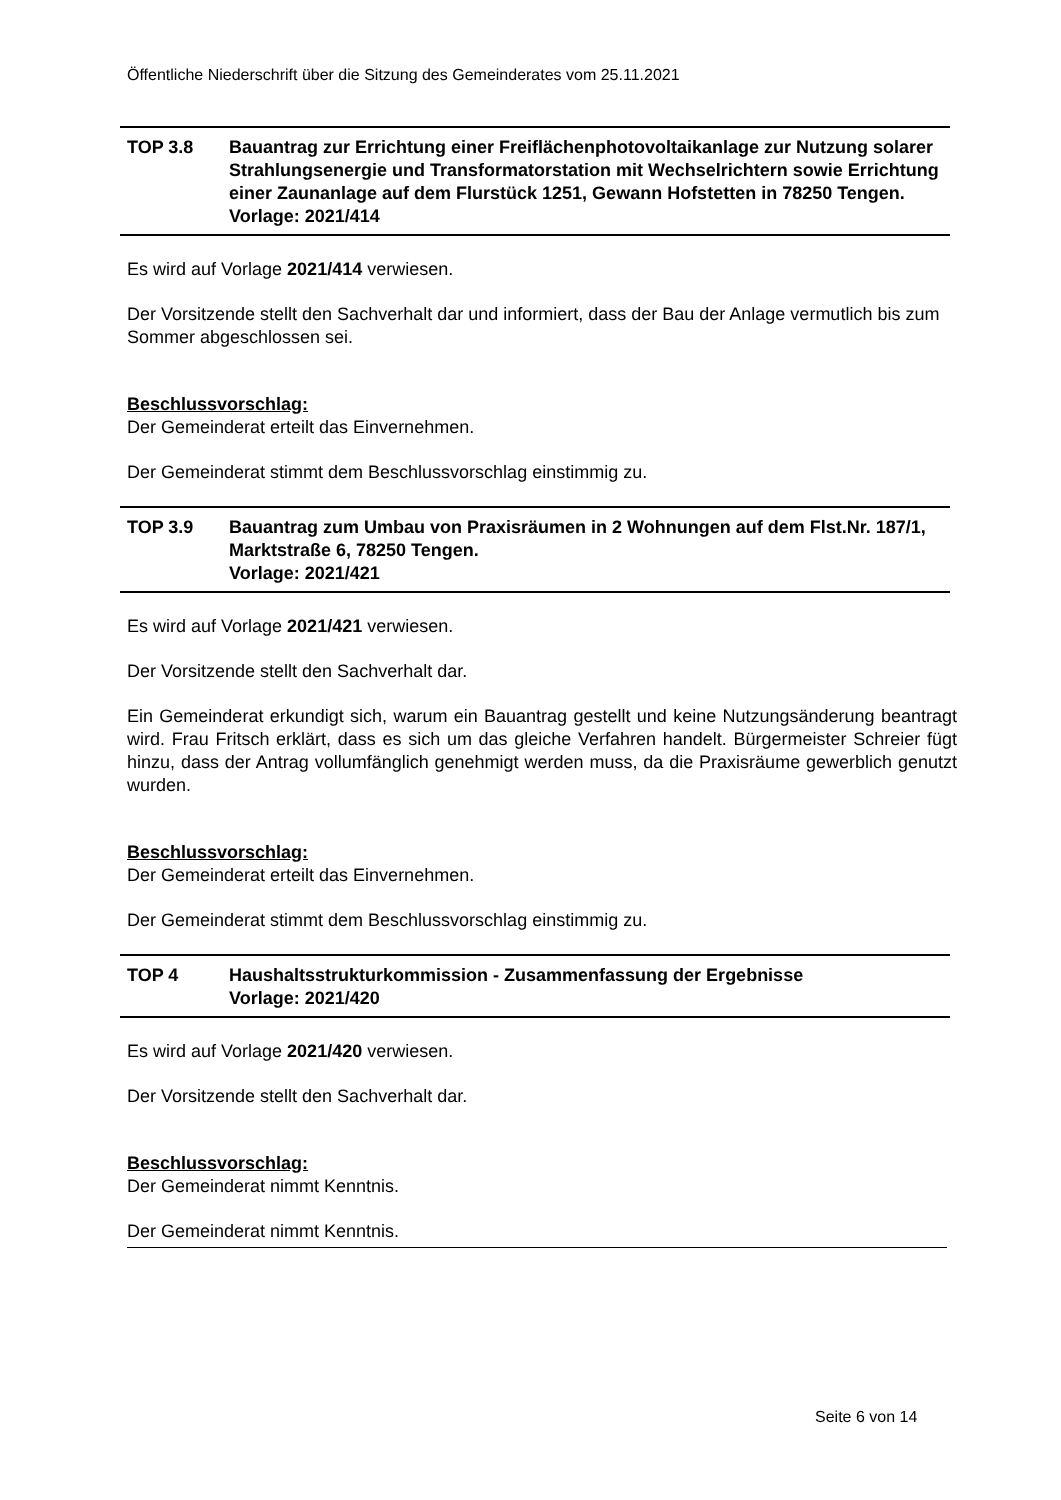Öffentliche Niederschrift über die Sitzung des Gemeinderates vom 25.11.2021
TOP 3.8 Bauantrag zur Errichtung einer Freiflächenphotovoltaikanlage zur Nutzung solarer Strahlungsenergie und Transformatorstation mit Wechselrichtern sowie Errichtung einer Zaunanlage auf dem Flurstück 1251, Gewann Hofstetten in 78250 Tengen.
Vorlage: 2021/414
Es wird auf Vorlage 2021/414 verwiesen.
Der Vorsitzende stellt den Sachverhalt dar und informiert, dass der Bau der Anlage vermutlich bis zum Sommer abgeschlossen sei.
Beschlussvorschlag:
Der Gemeinderat erteilt das Einvernehmen.
Der Gemeinderat stimmt dem Beschlussvorschlag einstimmig zu.
TOP 3.9 Bauantrag zum Umbau von Praxisräumen in 2 Wohnungen auf dem Flst.Nr. 187/1, Marktstraße 6, 78250 Tengen.
Vorlage: 2021/421
Es wird auf Vorlage 2021/421 verwiesen.
Der Vorsitzende stellt den Sachverhalt dar.
Ein Gemeinderat erkundigt sich, warum ein Bauantrag gestellt und keine Nutzungsänderung beantragt wird. Frau Fritsch erklärt, dass es sich um das gleiche Verfahren handelt. Bürgermeister Schreier fügt hinzu, dass der Antrag vollumfänglich genehmigt werden muss, da die Praxisräume gewerblich genutzt wurden.
Beschlussvorschlag:
Der Gemeinderat erteilt das Einvernehmen.
Der Gemeinderat stimmt dem Beschlussvorschlag einstimmig zu.
TOP 4 Haushaltsstrukturkommission - Zusammenfassung der Ergebnisse
Vorlage: 2021/420
Es wird auf Vorlage 2021/420 verwiesen.
Der Vorsitzende stellt den Sachverhalt dar.
Beschlussvorschlag:
Der Gemeinderat nimmt Kenntnis.
Der Gemeinderat nimmt Kenntnis.
Seite 6 von 14